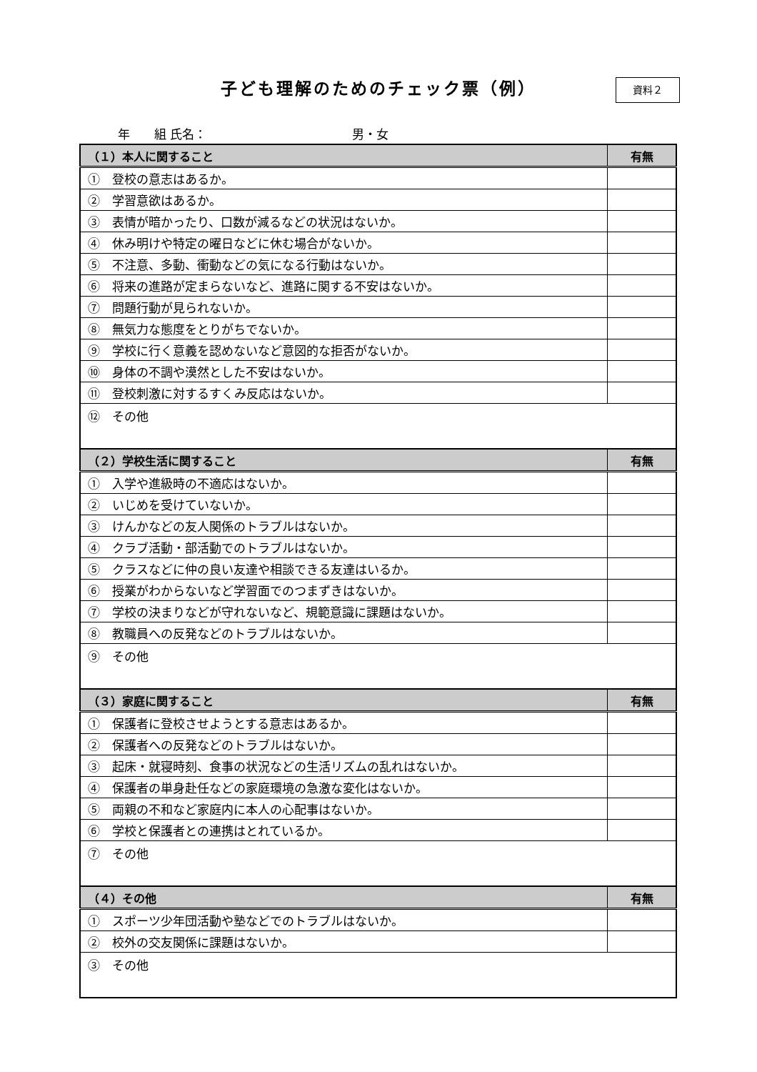子ども理解のためのチェック票（例）
資料２
年　　組 氏名：　　　　　　　　　　　　男・女
| （１）本人に関すること | 有無 |
| --- | --- |
| ① 登校の意志はあるか。 | |
| ② 学習意欲はあるか。 | |
| ③ 表情が暗かったり、口数が減るなどの状況はないか。 | |
| ④ 休み明けや特定の曜日などに休む場合がないか。 | |
| ⑤ 不注意、多動、衝動などの気になる行動はないか。 | |
| ⑥ 将来の進路が定まらないなど、進路に関する不安はないか。 | |
| ⑦ 問題行動が見られないか。 | |
| ⑧ 無気力な態度をとりがちでないか。 | |
| ⑨ 学校に行く意義を認めないなど意図的な拒否がないか。 | |
| ⑩ 身体の不調や漠然とした不安はないか。 | |
| ⑪ 登校刺激に対するすくみ反応はないか。 | |
| ⑫ その他 | |
| （２）学校生活に関すること | 有無 |
| ① 入学や進級時の不適応はないか。 | |
| ② いじめを受けていないか。 | |
| ③ けんかなどの友人関係のトラブルはないか。 | |
| ④ クラブ活動・部活動でのトラブルはないか。 | |
| ⑤ クラスなどに仲の良い友達や相談できる友達はいるか。 | |
| ⑥ 授業がわからないなど学習面でのつまずきはないか。 | |
| ⑦ 学校の決まりなどが守れないなど、規範意識に課題はないか。 | |
| ⑧ 教職員への反発などのトラブルはないか。 | |
| ⑨ その他 | |
| （３）家庭に関すること | 有無 |
| ① 保護者に登校させようとする意志はあるか。 | |
| ② 保護者への反発などのトラブルはないか。 | |
| ③ 起床・就寝時刻、食事の状況などの生活リズムの乱れはないか。 | |
| ④ 保護者の単身赴任などの家庭環境の急激な変化はないか。 | |
| ⑤ 両親の不和など家庭内に本人の心配事はないか。 | |
| ⑥ 学校と保護者との連携はとれているか。 | |
| ⑦ その他 | |
| （４）その他 | 有無 |
| ① スポーツ少年団活動や塾などでのトラブルはないか。 | |
| ② 校外の交友関係に課題はないか。 | |
| ③ その他 | |